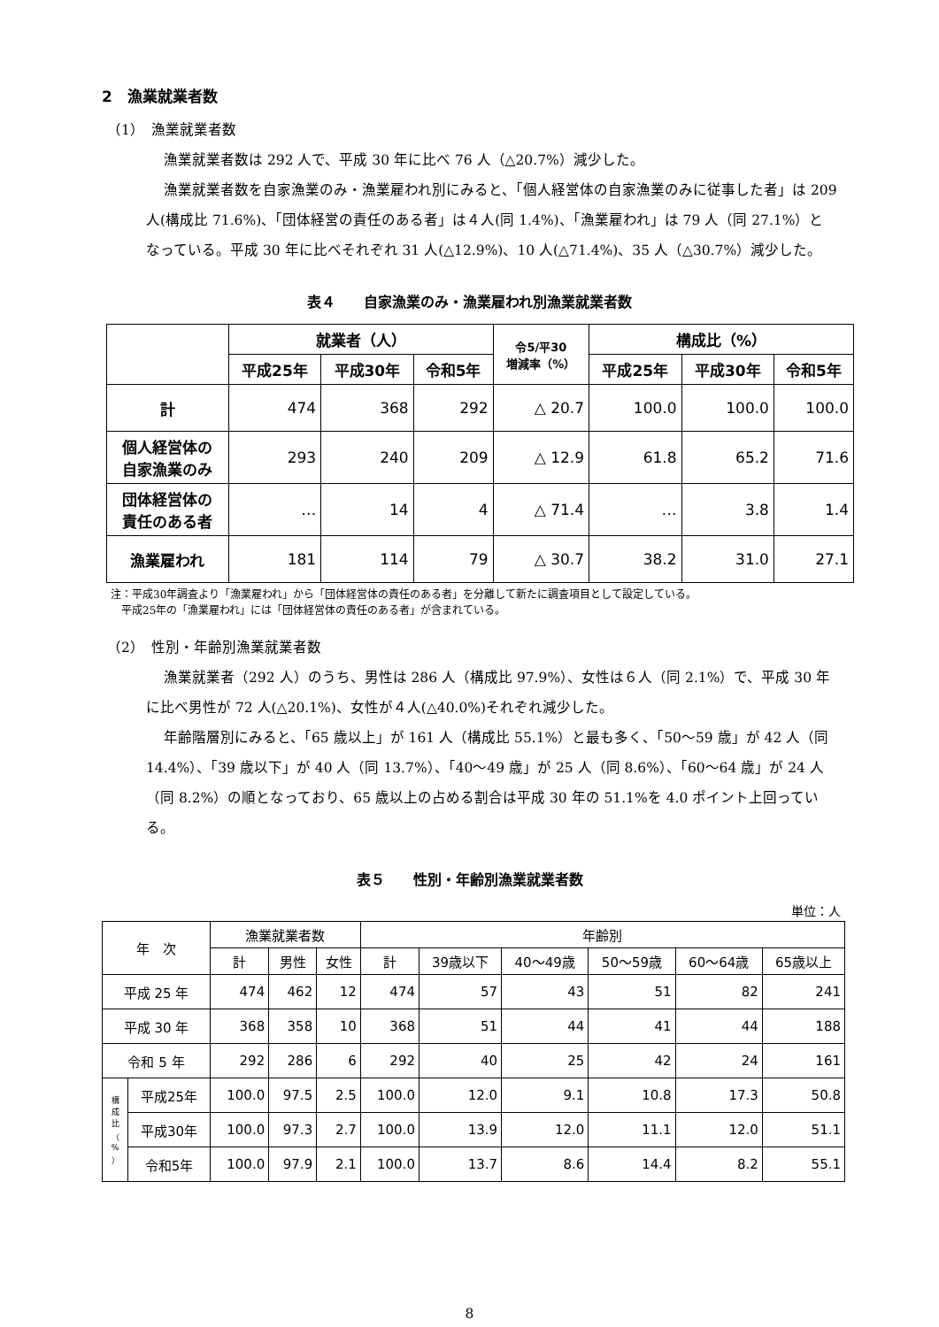2　漁業就業者数
（1）　漁業就業者数
漁業就業者数は 292 人で、平成 30 年に比べ 76 人（△20.7%）減少した。
漁業就業者数を自家漁業のみ・漁業雇われ別にみると、「個人経営体の自家漁業のみに従事した者」は 209 人(構成比 71.6%)、「団体経営の責任のある者」は４人(同 1.4%)、「漁業雇われ」は 79 人（同 27.1%）となっている。平成 30 年に比べそれぞれ 31 人(△12.9%)、10 人(△71.4%)、35 人（△30.7%）減少した。
表４　　自家漁業のみ・漁業雇われ別漁業就業者数
| | 就業者（人） | | | 令5/平30 増減率（%） | 構成比（%） | | |
| --- | --- | --- | --- | --- | --- | --- | --- |
| | 平成25年 | 平成30年 | 令和5年 | | 平成25年 | 平成30年 | 令和5年 |
| 計 | 474 | 368 | 292 | △ 20.7 | 100.0 | 100.0 | 100.0 |
| 個人経営体の 自家漁業のみ | 293 | 240 | 209 | △ 12.9 | 61.8 | 65.2 | 71.6 |
| 団体経営体の 責任のある者 | … | 14 | 4 | △ 71.4 | … | 3.8 | 1.4 |
| 漁業雇われ | 181 | 114 | 79 | △ 30.7 | 38.2 | 31.0 | 27.1 |
注：平成30年調査より「漁業雇われ」から「団体経営体の責任のある者」を分離して新たに調査項目として設定している。
　平成25年の「漁業雇われ」には「団体経営体の責任のある者」が含まれている。
（2）　性別・年齢別漁業就業者数
漁業就業者（292 人）のうち、男性は 286 人（構成比 97.9%）、女性は６人（同 2.1%）で、平成 30 年に比べ男性が 72 人(△20.1%)、女性が４人(△40.0%)それぞれ減少した。
年齢階層別にみると、「65 歳以上」が 161 人（構成比 55.1%）と最も多く、「50～59 歳」が 42 人（同 14.4%）、「39 歳以下」が 40 人（同 13.7%）、「40～49 歳」が 25 人（同 8.6%）、「60～64 歳」が 24 人（同 8.2%）の順となっており、65 歳以上の占める割合は平成 30 年の 51.1%を 4.0 ポイント上回っている。
表５　　性別・年齢別漁業就業者数
単位：人
| 年 次 | | 漁業就業者数 | | | 年齢別 | | | | | |
| --- | --- | --- | --- | --- | --- | --- | --- | --- | --- | --- |
| | | 計 | 男性 | 女性 | 計 | 39歳以下 | 40～49歳 | 50～59歳 | 60～64歳 | 65歳以上 |
| 平成 25 年 | | 474 | 462 | 12 | 474 | 57 | 43 | 51 | 82 | 241 |
| 平成 30 年 | | 368 | 358 | 10 | 368 | 51 | 44 | 41 | 44 | 188 |
| 令和 5 年 | | 292 | 286 | 6 | 292 | 40 | 25 | 42 | 24 | 161 |
| 構 成 比 （ % ） | 平成25年 | 100.0 | 97.5 | 2.5 | 100.0 | 12.0 | 9.1 | 10.8 | 17.3 | 50.8 |
| | 平成30年 | 100.0 | 97.3 | 2.7 | 100.0 | 13.9 | 12.0 | 11.1 | 12.0 | 51.1 |
| | 令和5年 | 100.0 | 97.9 | 2.1 | 100.0 | 13.7 | 8.6 | 14.4 | 8.2 | 55.1 |
8